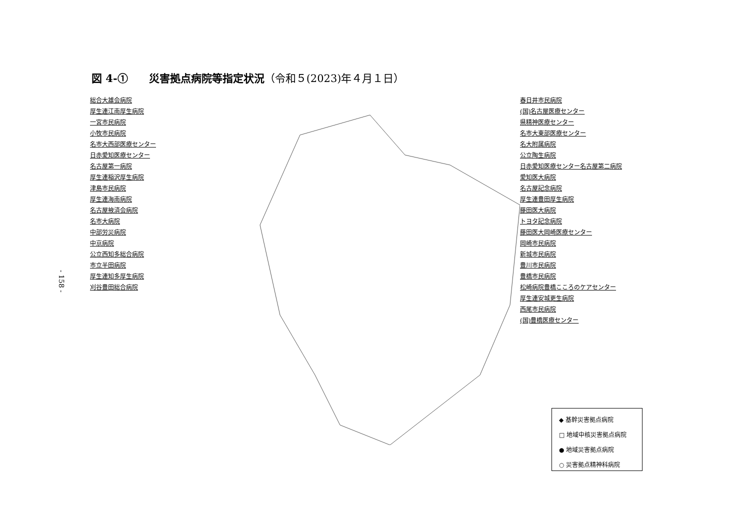図 4-①　　災害拠点病院等指定状況（令和５(2023)年４月１日）
- 158 -
総合大雄会病院
厚生連江南厚生病院
一宮市民病院
小牧市民病院
名市大西部医療センター
日赤愛知医療センター
名古屋第一病院
厚生連稲沢厚生病院
津島市民病院
厚生連海南病院
名古屋掖済会病院
名市大病院
中部労災病院
中京病院
公立西知多総合病院
市立半田病院
厚生連知多厚生病院
刈谷豊田総合病院
春日井市民病院
(国)名古屋医療センター
県精神医療センター
名市大東部医療センター
名大附属病院
公立陶生病院
日赤愛知医療センター名古屋第二病院
愛知医大病院
名古屋記念病院
厚生連豊田厚生病院
藤田医大病院
トヨタ記念病院
藤田医大岡崎医療センター
岡崎市民病院
新城市民病院
豊川市民病院
豊橋市民病院
松崎病院豊橋こころのケアセンター
厚生連安城更生病院
西尾市民病院
(国)豊橋医療センター
◆ 基幹災害拠点病院
□ 地域中核災害拠点病院
● 地域災害拠点病院
○ 災害拠点精神科病院